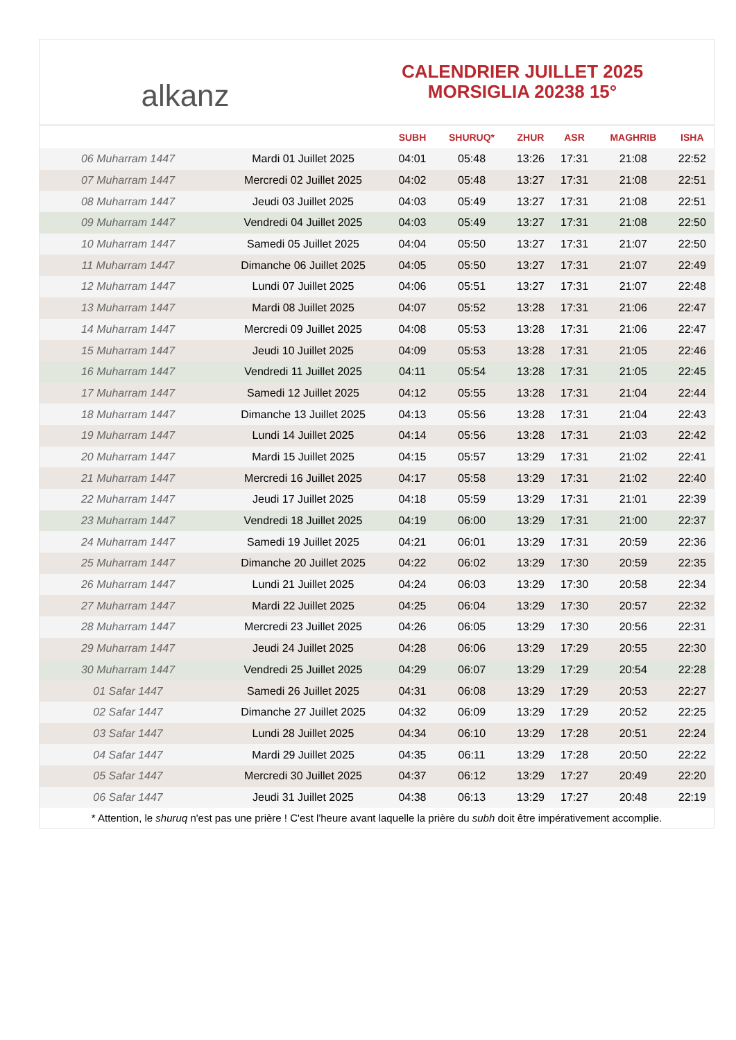alkanz
CALENDRIER JUILLET 2025
MORSIGLIA 20238 15°
| | | SUBH | SHURUQ* | ZHUR | ASR | MAGHRIB | ISHA |
| --- | --- | --- | --- | --- | --- | --- | --- |
| 06 Muharram 1447 | Mardi 01 Juillet 2025 | 04:01 | 05:48 | 13:26 | 17:31 | 21:08 | 22:52 |
| 07 Muharram 1447 | Mercredi 02 Juillet 2025 | 04:02 | 05:48 | 13:27 | 17:31 | 21:08 | 22:51 |
| 08 Muharram 1447 | Jeudi 03 Juillet 2025 | 04:03 | 05:49 | 13:27 | 17:31 | 21:08 | 22:51 |
| 09 Muharram 1447 | Vendredi 04 Juillet 2025 | 04:03 | 05:49 | 13:27 | 17:31 | 21:08 | 22:50 |
| 10 Muharram 1447 | Samedi 05 Juillet 2025 | 04:04 | 05:50 | 13:27 | 17:31 | 21:07 | 22:50 |
| 11 Muharram 1447 | Dimanche 06 Juillet 2025 | 04:05 | 05:50 | 13:27 | 17:31 | 21:07 | 22:49 |
| 12 Muharram 1447 | Lundi 07 Juillet 2025 | 04:06 | 05:51 | 13:27 | 17:31 | 21:07 | 22:48 |
| 13 Muharram 1447 | Mardi 08 Juillet 2025 | 04:07 | 05:52 | 13:28 | 17:31 | 21:06 | 22:47 |
| 14 Muharram 1447 | Mercredi 09 Juillet 2025 | 04:08 | 05:53 | 13:28 | 17:31 | 21:06 | 22:47 |
| 15 Muharram 1447 | Jeudi 10 Juillet 2025 | 04:09 | 05:53 | 13:28 | 17:31 | 21:05 | 22:46 |
| 16 Muharram 1447 | Vendredi 11 Juillet 2025 | 04:11 | 05:54 | 13:28 | 17:31 | 21:05 | 22:45 |
| 17 Muharram 1447 | Samedi 12 Juillet 2025 | 04:12 | 05:55 | 13:28 | 17:31 | 21:04 | 22:44 |
| 18 Muharram 1447 | Dimanche 13 Juillet 2025 | 04:13 | 05:56 | 13:28 | 17:31 | 21:04 | 22:43 |
| 19 Muharram 1447 | Lundi 14 Juillet 2025 | 04:14 | 05:56 | 13:28 | 17:31 | 21:03 | 22:42 |
| 20 Muharram 1447 | Mardi 15 Juillet 2025 | 04:15 | 05:57 | 13:29 | 17:31 | 21:02 | 22:41 |
| 21 Muharram 1447 | Mercredi 16 Juillet 2025 | 04:17 | 05:58 | 13:29 | 17:31 | 21:02 | 22:40 |
| 22 Muharram 1447 | Jeudi 17 Juillet 2025 | 04:18 | 05:59 | 13:29 | 17:31 | 21:01 | 22:39 |
| 23 Muharram 1447 | Vendredi 18 Juillet 2025 | 04:19 | 06:00 | 13:29 | 17:31 | 21:00 | 22:37 |
| 24 Muharram 1447 | Samedi 19 Juillet 2025 | 04:21 | 06:01 | 13:29 | 17:31 | 20:59 | 22:36 |
| 25 Muharram 1447 | Dimanche 20 Juillet 2025 | 04:22 | 06:02 | 13:29 | 17:30 | 20:59 | 22:35 |
| 26 Muharram 1447 | Lundi 21 Juillet 2025 | 04:24 | 06:03 | 13:29 | 17:30 | 20:58 | 22:34 |
| 27 Muharram 1447 | Mardi 22 Juillet 2025 | 04:25 | 06:04 | 13:29 | 17:30 | 20:57 | 22:32 |
| 28 Muharram 1447 | Mercredi 23 Juillet 2025 | 04:26 | 06:05 | 13:29 | 17:30 | 20:56 | 22:31 |
| 29 Muharram 1447 | Jeudi 24 Juillet 2025 | 04:28 | 06:06 | 13:29 | 17:29 | 20:55 | 22:30 |
| 30 Muharram 1447 | Vendredi 25 Juillet 2025 | 04:29 | 06:07 | 13:29 | 17:29 | 20:54 | 22:28 |
| 01 Safar 1447 | Samedi 26 Juillet 2025 | 04:31 | 06:08 | 13:29 | 17:29 | 20:53 | 22:27 |
| 02 Safar 1447 | Dimanche 27 Juillet 2025 | 04:32 | 06:09 | 13:29 | 17:29 | 20:52 | 22:25 |
| 03 Safar 1447 | Lundi 28 Juillet 2025 | 04:34 | 06:10 | 13:29 | 17:28 | 20:51 | 22:24 |
| 04 Safar 1447 | Mardi 29 Juillet 2025 | 04:35 | 06:11 | 13:29 | 17:28 | 20:50 | 22:22 |
| 05 Safar 1447 | Mercredi 30 Juillet 2025 | 04:37 | 06:12 | 13:29 | 17:27 | 20:49 | 22:20 |
| 06 Safar 1447 | Jeudi 31 Juillet 2025 | 04:38 | 06:13 | 13:29 | 17:27 | 20:48 | 22:19 |
* Attention, le shuruq n'est pas une prière ! C'est l'heure avant laquelle la prière du subh doit être impérativement accomplie.